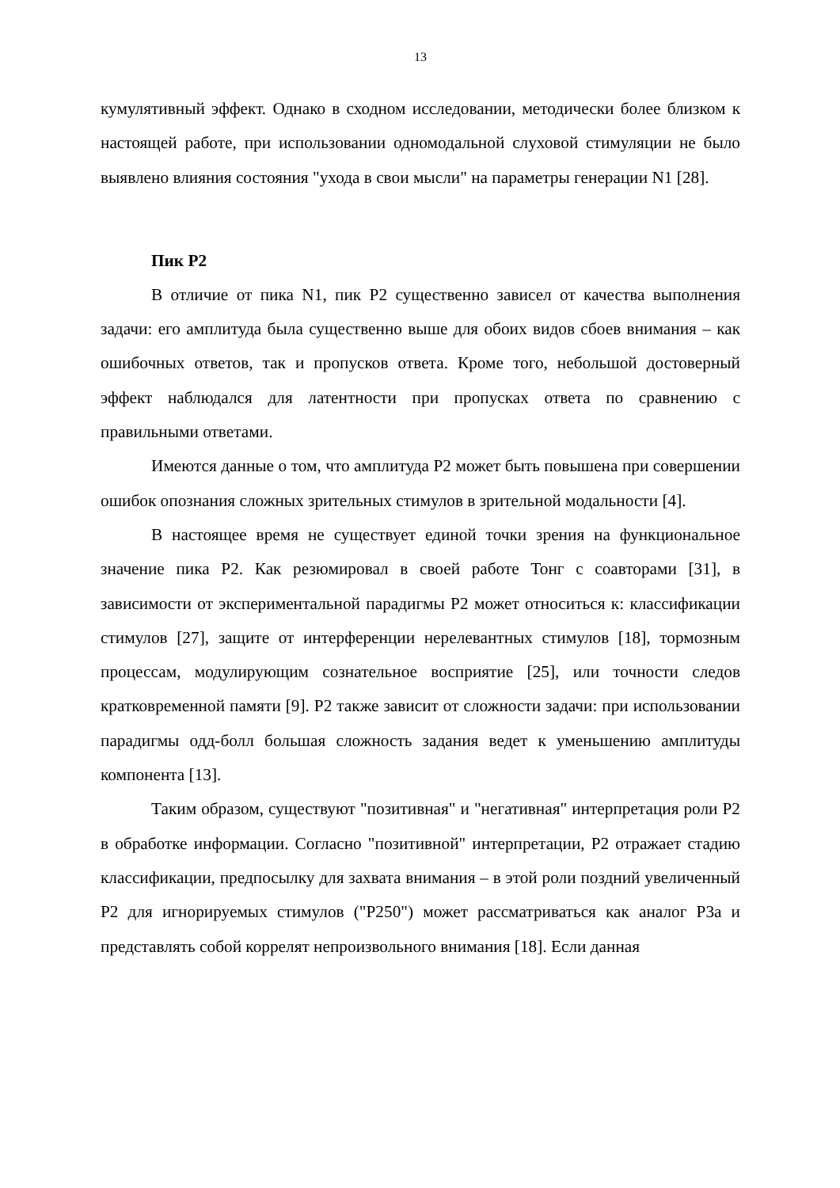13
кумулятивный эффект. Однако в сходном исследовании, методически более близком к настоящей работе, при использовании одномодальной слуховой стимуляции не было выявлено влияния состояния "ухода в свои мысли" на параметры генерации N1 [28].
Пик P2
В отличие от пика N1, пик P2 существенно зависел от качества выполнения задачи: его амплитуда была существенно выше для обоих видов сбоев внимания – как ошибочных ответов, так и пропусков ответа. Кроме того, небольшой достоверный эффект наблюдался для латентности при пропусках ответа по сравнению с правильными ответами.
Имеются данные о том, что амплитуда P2 может быть повышена при совершении ошибок опознания сложных зрительных стимулов в зрительной модальности [4].
В настоящее время не существует единой точки зрения на функциональное значение пика P2. Как резюмировал в своей работе Тонг с соавторами [31], в зависимости от экспериментальной парадигмы P2 может относиться к: классификации стимулов [27], защите от интерференции нерелевантных стимулов [18], тормозным процессам, модулирующим сознательное восприятие [25], или точности следов кратковременной памяти [9]. P2 также зависит от сложности задачи: при использовании парадигмы одд-болл большая сложность задания ведет к уменьшению амплитуды компонента [13].
Таким образом, существуют "позитивная" и "негативная" интерпретация роли P2 в обработке информации. Согласно "позитивной" интерпретации, P2 отражает стадию классификации, предпосылку для захвата внимания – в этой роли поздний увеличенный P2 для игнорируемых стимулов ("P250") может рассматриваться как аналог P3a и представлять собой коррелят непроизвольного внимания [18]. Если данная